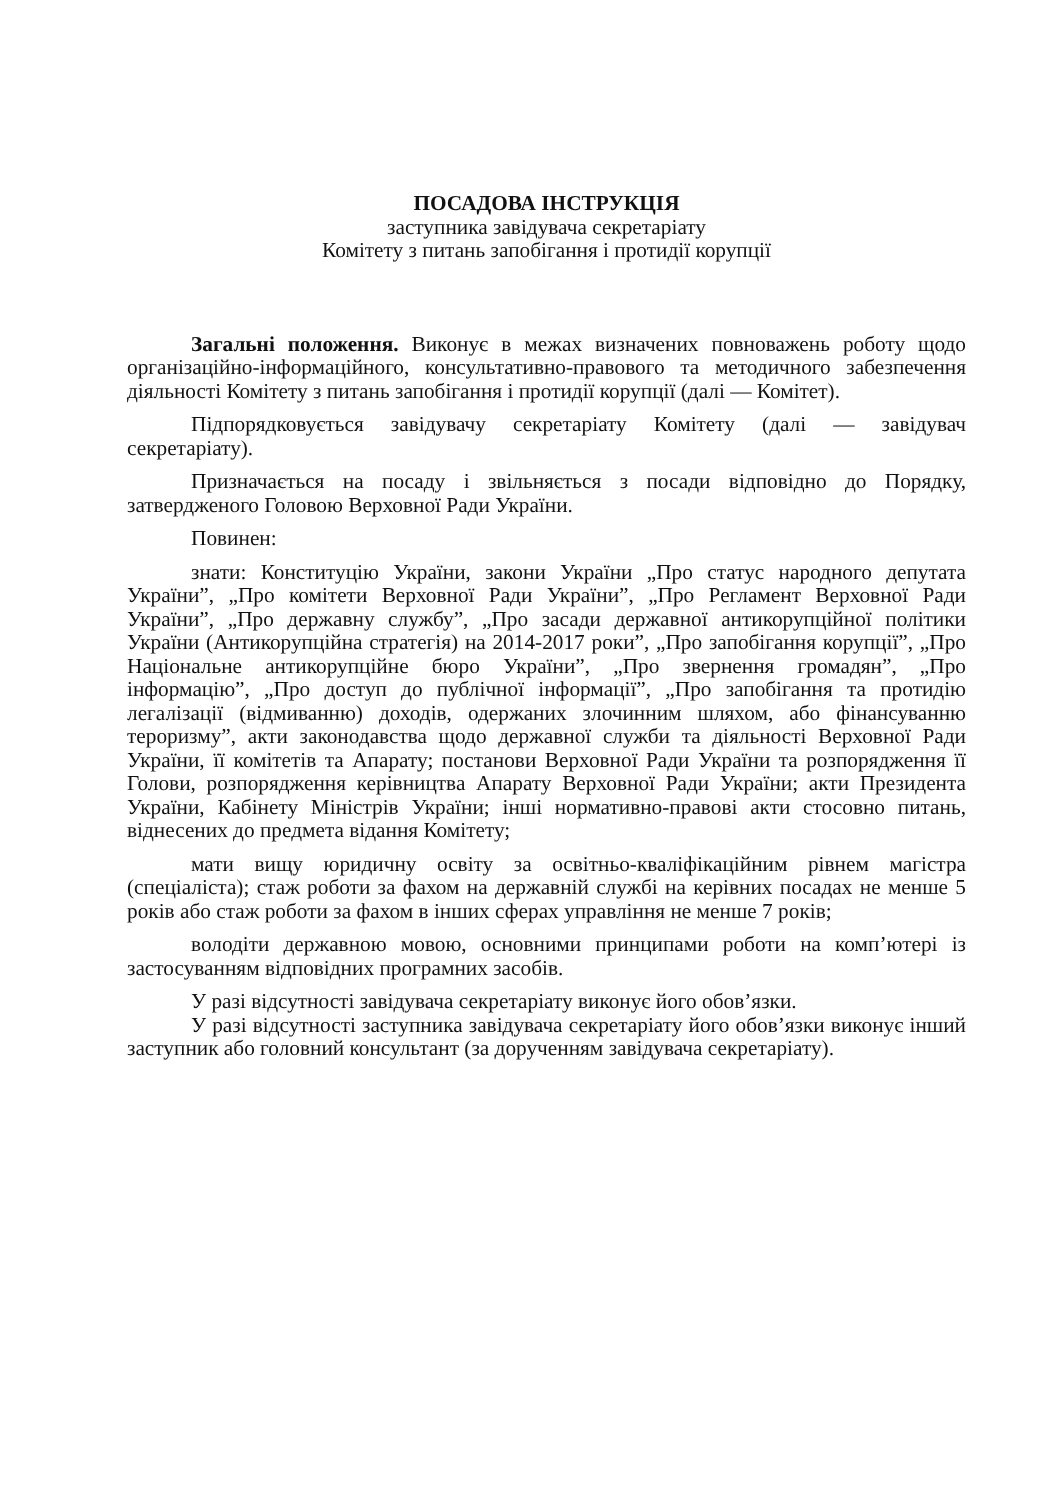ПОСАДОВА ІНСТРУКЦІЯ
заступника завідувача секретаріату
Комітету з питань запобігання і протидії корупції
Загальні положення. Виконує в межах визначених повноважень роботу щодо організаційно-інформаційного, консультативно-правового та методичного забезпечення діяльності Комітету з питань запобігання і протидії корупції (далі — Комітет).
Підпорядковується завідувачу секретаріату Комітету (далі — завідувач секретаріату).
Призначається на посаду і звільняється з посади відповідно до Порядку, затвердженого Головою Верховної Ради України.
Повинен:
знати: Конституцію України, закони України „Про статус народного депутата України”, „Про комітети Верховної Ради України”, „Про Регламент Верховної Ради України”, „Про державну службу”, „Про засади державної антикорупційної політики України (Антикорупційна стратегія) на 2014-2017 роки”, „Про запобігання корупції”, „Про Національне антикорупційне бюро України”, „Про звернення громадян”, „Про інформацію”, „Про доступ до публічної інформації”, „Про запобігання та протидію легалізації (відмиванню) доходів, одержаних злочинним шляхом, або фінансуванню тероризму”, акти законодавства щодо державної служби та діяльності Верховної Ради України, її комітетів та Апарату; постанови Верховної Ради України та розпорядження її Голови, розпорядження керівництва Апарату Верховної Ради України; акти Президента України, Кабінету Міністрів України; інші нормативно-правові акти стосовно питань, віднесених до предмета відання Комітету;
мати вищу юридичну освіту за освітньо-кваліфікаційним рівнем магістра (спеціаліста); стаж роботи за фахом на державній службі на керівних посадах не менше 5 років або стаж роботи за фахом в інших сферах управління не менше 7 років;
володіти державною мовою, основними принципами роботи на комп’ютері із застосуванням відповідних програмних засобів.
У разі відсутності завідувача секретаріату виконує його обов’язки.
У разі відсутності заступника завідувача секретаріату його обов’язки виконує інший заступник або головний консультант (за дорученням завідувача секретаріату).